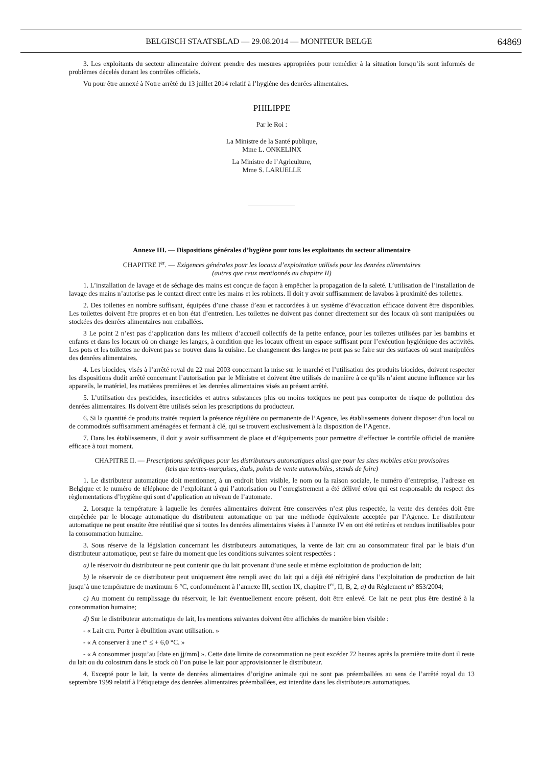BELGISCH STAATSBLAD — 29.08.2014 — MONITEUR BELGE 64869
3. Les exploitants du secteur alimentaire doivent prendre des mesures appropriées pour remédier à la situation lorsqu’ils sont informés de problèmes décelés durant les contrôles officiels.
Vu pour être annexé à Notre arrêté du 13 juillet 2014 relatif à l’hygiène des denrées alimentaires.
PHILIPPE
Par le Roi :
La Ministre de la Santé publique,
Mme L. ONKELINX
La Ministre de l’Agriculture,
Mme S. LARUELLE
Annexe III. — Dispositions générales d’hygiène pour tous les exploitants du secteur alimentaire
CHAPITRE I<sup>er</sup>. — Exigences générales pour les locaux d’exploitation utilisés pour les denrées alimentaires
(autres que ceux mentionnés au chapitre II)
1. L’installation de lavage et de séchage des mains est conçue de façon à empêcher la propagation de la saleté. L’utilisation de l’installation de lavage des mains n’autorise pas le contact direct entre les mains et les robinets. Il doit y avoir suffisamment de lavabos à proximité des toilettes.
2. Des toilettes en nombre suffisant, équipées d’une chasse d’eau et raccordées à un système d’évacuation efficace doivent être disponibles. Les toilettes doivent être propres et en bon état d’entretien. Les toilettes ne doivent pas donner directement sur des locaux où sont manipulées ou stockées des denrées alimentaires non emballées.
3 Le point 2 n’est pas d’application dans les milieux d’accueil collectifs de la petite enfance, pour les toilettes utilisées par les bambins et enfants et dans les locaux où on change les langes, à condition que les locaux offrent un espace suffisant pour l’exécution hygiénique des activités. Les pots et les toilettes ne doivent pas se trouver dans la cuisine. Le changement des langes ne peut pas se faire sur des surfaces où sont manipulées des denrées alimentaires.
4. Les biocides, visés à l’arrêté royal du 22 mai 2003 concernant la mise sur le marché et l’utilisation des produits biocides, doivent respecter les dispositions dudit arrêté concernant l’autorisation par le Ministre et doivent être utilisés de manière à ce qu’ils n’aient aucune influence sur les appareils, le matériel, les matières premières et les denrées alimentaires visés au présent arrêté.
5. L’utilisation des pesticides, insecticides et autres substances plus ou moins toxiques ne peut pas comporter de risque de pollution des denrées alimentaires. Ils doivent être utilisés selon les prescriptions du producteur.
6. Si la quantité de produits traités requiert la présence régulière ou permanente de l’Agence, les établissements doivent disposer d’un local ou de commodités suffisamment aménagées et fermant à clé, qui se trouvent exclusivement à la disposition de l’Agence.
7. Dans les établissements, il doit y avoir suffisamment de place et d’équipements pour permettre d’effectuer le contrôle officiel de manière efficace à tout moment.
CHAPITRE II. — Prescriptions spécifiques pour les distributeurs automatiques ainsi que pour les sites mobiles et/ou provisoires
(tels que tentes-marquises, étals, points de vente automobiles, stands de foire)
1. Le distributeur automatique doit mentionner, à un endroit bien visible, le nom ou la raison sociale, le numéro d’entreprise, l’adresse en Belgique et le numéro de téléphone de l’exploitant à qui l’autorisation ou l’enregistrement a été délivré et/ou qui est responsable du respect des règlementations d’hygiène qui sont d’application au niveau de l’automate.
2. Lorsque la température à laquelle les denrées alimentaires doivent être conservées n’est plus respectée, la vente des denrées doit être empêchée par le blocage automatique du distributeur automatique ou par une méthode équivalente acceptée par l’Agence. Le distributeur automatique ne peut ensuite être réutilisé que si toutes les denrées alimentaires visées à l’annexe IV en ont été retirées et rendues inutilisables pour la consommation humaine.
3. Sous réserve de la législation concernant les distributeurs automatiques, la vente de lait cru au consommateur final par le biais d’un distributeur automatique, peut se faire du moment que les conditions suivantes soient respectées :
a) le réservoir du distributeur ne peut contenir que du lait provenant d’une seule et même exploitation de production de lait;
b) le réservoir de ce distributeur peut uniquement être rempli avec du lait qui a déjà été réfrigéré dans l’exploitation de production de lait jusqu’à une température de maximum 6 °C, conformément à l’annexe III, section IX, chapitre I<sup>er</sup>, II, B, 2, a) du Règlement n° 853/2004;
c) Au moment du remplissage du réservoir, le lait éventuellement encore présent, doit être enlevé. Ce lait ne peut plus être destiné à la consommation humaine;
d) Sur le distributeur automatique de lait, les mentions suivantes doivent être affichées de manière bien visible :
- « Lait cru. Porter à ébullition avant utilisation. »
- « A conserver à une t° ≤ + 6,0 °C. »
- « A consommer jusqu’au [date en jj/mm] ». Cette date limite de consommation ne peut excéder 72 heures après la première traite dont il reste du lait ou du colostrum dans le stock où l’on puise le lait pour approvisionner le distributeur.
4. Excepté pour le lait, la vente de denrées alimentaires d’origine animale qui ne sont pas préemballées au sens de l’arrêté royal du 13 septembre 1999 relatif à l’étiquetage des denrées alimentaires préemballées, est interdite dans les distributeurs automatiques.